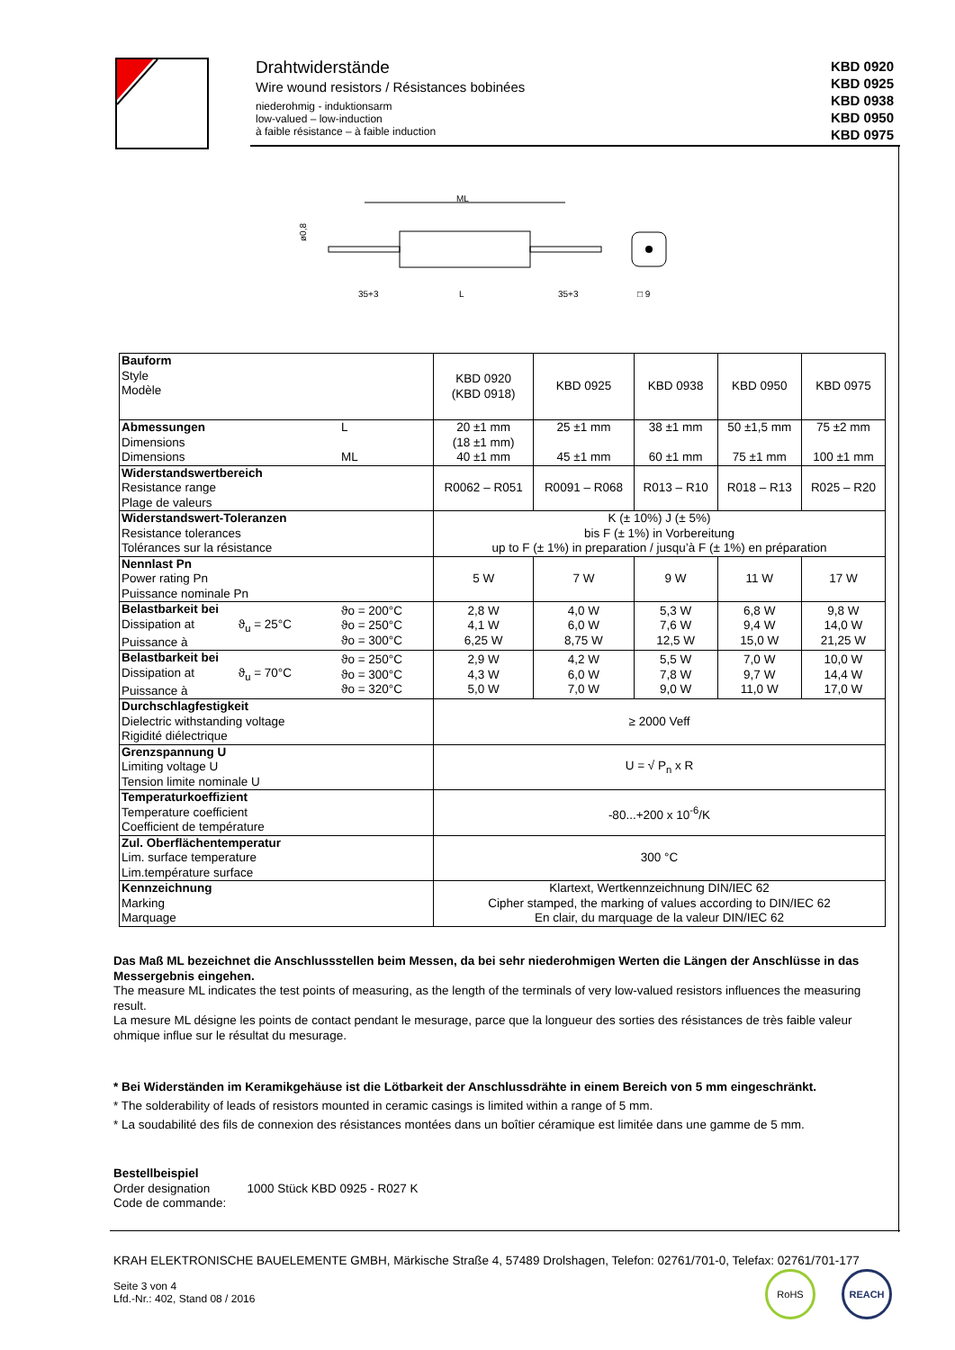Drahtwiderstände
Wire wound resistors / Résistances bobinées
niederohmig - induktionsarm
low-valued – low-induction
à faible résistance – à faible induction
KBD 0920
KBD 0925
KBD 0938
KBD 0950
KBD 0975
ML
ø0,8
35+3
L
35+3
□ 9
| Bauform Style Modèle | | KBD 0920 (KBD 0918) | KBD 0925 | KBD 0938 | KBD 0950 | KBD 0975 |
| Abmessungen Dimensions Dimensions | L ML | 20 ±1 mm (18 ±1 mm) 40 ±1 mm | 25 ±1 mm 45 ±1 mm | 38 ±1 mm 60 ±1 mm | 50 ±1,5 mm 75 ±1 mm | 75 ±2 mm 100 ±1 mm |
| Widerstandswertbereich Resistance range Plage de valeurs | | R0062 – R051 | R0091 – R068 | R013 – R10 | R018 – R13 | R025 – R20 |
| Widerstandswert-Toleranzen Resistance tolerances Tolérances sur la résistance | | K (± 10%) J (± 5%) bis F (± 1%) in Vorbereitung up to F (± 1%) in preparation / jusqu’à F (± 1%) en préparation | | | | |
| Nennlast Pn Power rating Pn Puissance nominale Pn | | 5 W | 7 W | 9 W | 11 W | 17 W |
| Belastbarkeit bei Dissipation at ϑ<sub>u</sub> = 25°C Puissance à | ϑo = 200°C ϑo = 250°C ϑo = 300°C | 2,8 W 4,1 W 6,25 W | 4,0 W 6,0 W 8,75 W | 5,3 W 7,6 W 12,5 W | 6,8 W 9,4 W 15,0 W | 9,8 W 14,0 W 21,25 W |
| Belastbarkeit bei Dissipation at ϑ<sub>u</sub> = 70°C Puissance à | ϑo = 250°C ϑo = 300°C ϑo = 320°C | 2,9 W 4,3 W 5,0 W | 4,2 W 6,0 W 7,0 W | 5,5 W 7,8 W 9,0 W | 7,0 W 9,7 W 11,0 W | 10,0 W 14,4 W 17,0 W |
| Durchschlagfestigkeit Dielectric withstanding voltage Rigidité diélectrique | | ≥ 2000 Veff | | | | |
| Grenzspannung U Limiting voltage U Tension limite nominale U | | U = √ P<sub>n</sub> x R | | | | |
| Temperaturkoeffizient Temperature coefficient Coefficient de température | | -80...+200 x 10<sup>-6</sup>/K | | | | |
| Zul. Oberflächentemperatur Lim. surface temperature Lim.température surface | | 300 °C | | | | |
| Kennzeichnung Marking Marquage | | Klartext, Wertkennzeichnung DIN/IEC 62 Cipher stamped, the marking of values according to DIN/IEC 62 En clair, du marquage de la valeur DIN/IEC 62 | | | | |
Das Maß ML bezeichnet die Anschlussstellen beim Messen, da bei sehr niederohmigen Werten die Längen der Anschlüsse in das Messergebnis eingehen.
The measure ML indicates the test points of measuring, as the length of the terminals of very low-valued resistors influences the measuring result.
La mesure ML désigne les points de contact pendant le mesurage, parce que la longueur des sorties des résistances de très faible valeur ohmique influe sur le résultat du mesurage.
* Bei Widerständen im Keramikgehäuse ist die Lötbarkeit der Anschlussdrähte in einem Bereich von 5 mm eingeschränkt.
* The solderability of leads of resistors mounted in ceramic casings is limited within a range of 5 mm.
* La soudabilité des fils de connexion des résistances montées dans un boîtier céramique est limitée dans une gamme de 5 mm.
Bestellbeispiel
Order designation 1000 Stück KBD 0925 - R027 K
Code de commande:
KRAH ELEKTRONISCHE BAUELEMENTE GMBH, Märkische Straße 4, 57489 Drolshagen, Telefon: 02761/701-0, Telefax: 02761/701-177
Seite 3 von 4
Lfd.-Nr.: 402, Stand 08 / 2016
RoHS REACH